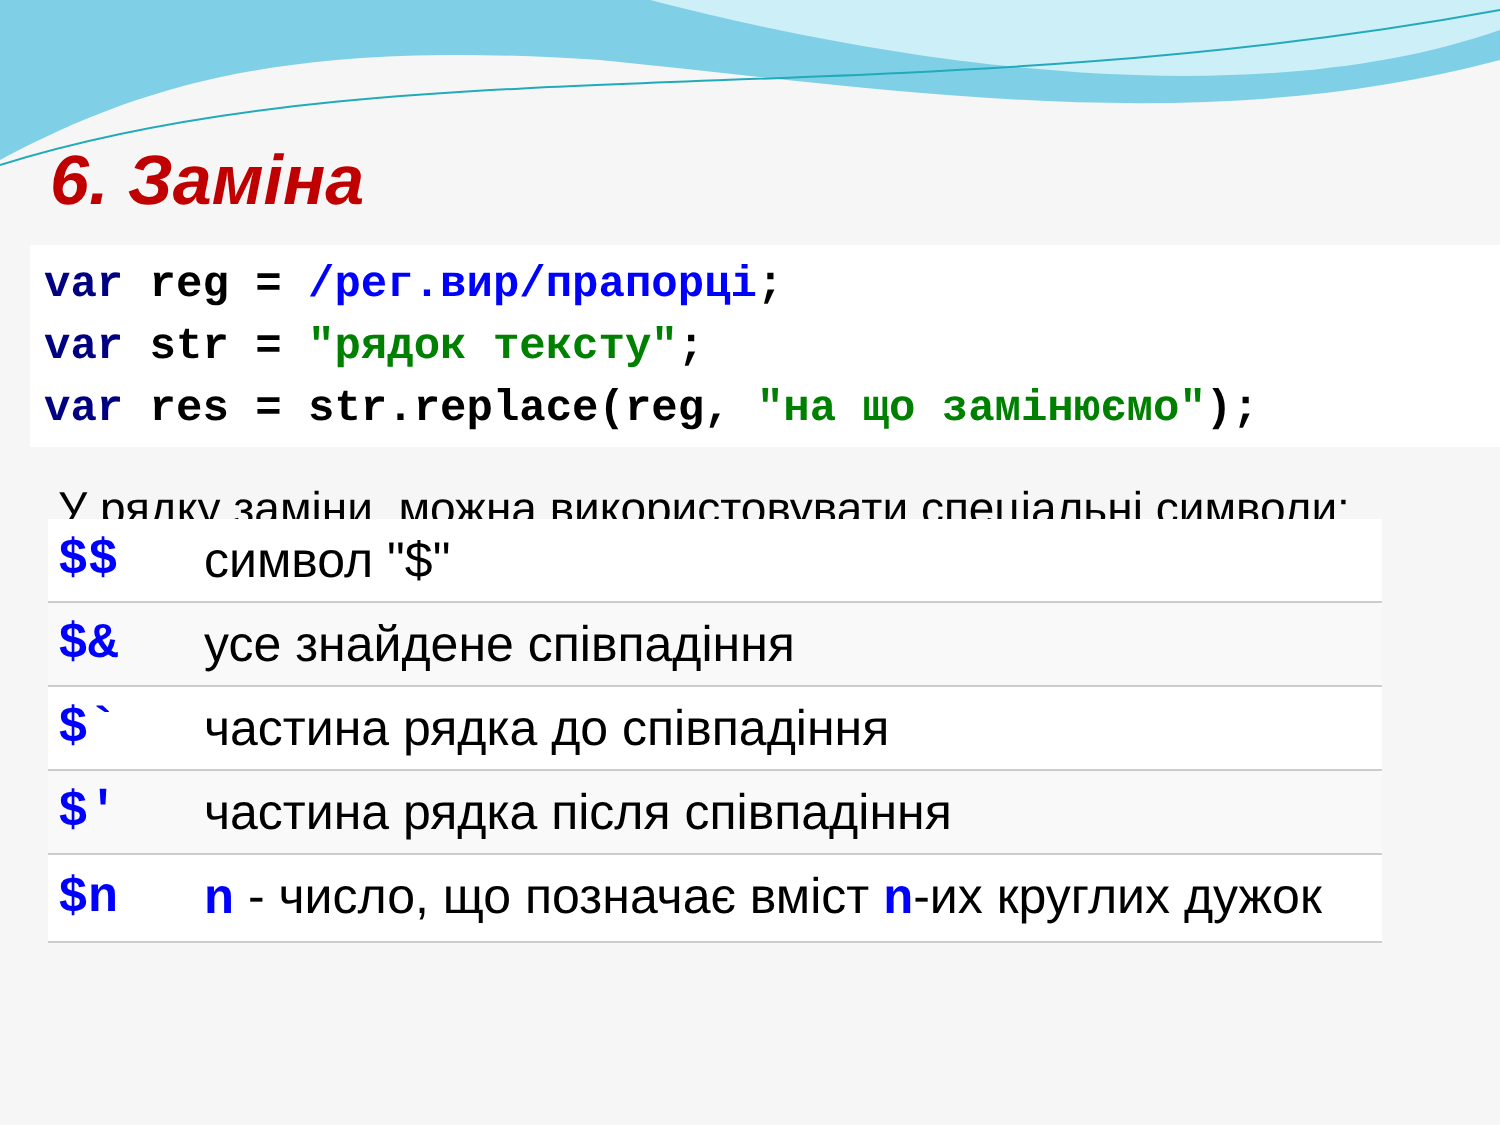6. Заміна
var reg = /рег.вир/прапорці;
var str = "рядок тексту";
var res = str.replace(reg, "на що замінюємо");
У рядку заміни, можна використовувати спеціальні символи:
| $$ | символ "$" |
| $& | усе знайдене співпадіння |
| $` | частина рядка до співпадіння |
| $' | частина рядка після співпадіння |
| $n | n - число, що позначає вміст n -их круглих дужок |